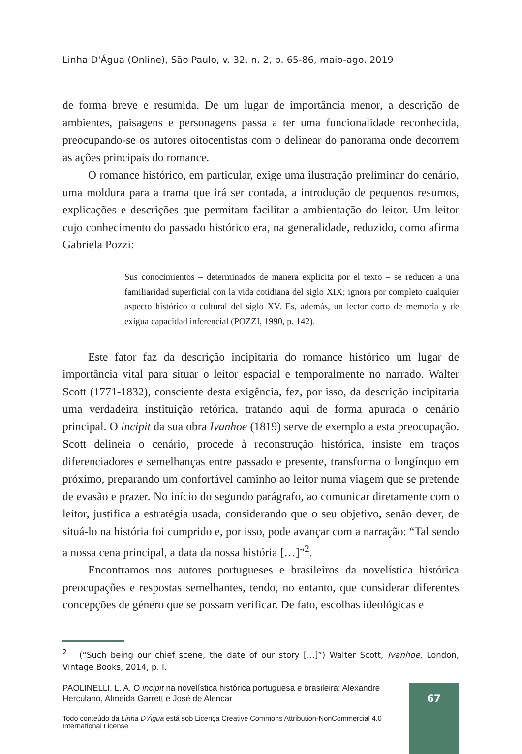Linha D'Água (Online), São Paulo, v. 32, n. 2, p. 65-86, maio-ago. 2019
de forma breve e resumida. De um lugar de importância menor, a descrição de ambientes, paisagens e personagens passa a ter uma funcionalidade reconhecida, preocupando-se os autores oitocentistas com o delinear do panorama onde decorrem as ações principais do romance.
O romance histórico, em particular, exige uma ilustração preliminar do cenário, uma moldura para a trama que irá ser contada, a introdução de pequenos resumos, explicações e descrições que permitam facilitar a ambientação do leitor. Um leitor cujo conhecimento do passado histórico era, na generalidade, reduzido, como afirma Gabriela Pozzi:
Sus conocimientos – determinados de manera explicita por el texto – se reducen a una familiaridad superficial con la vida cotidiana del siglo XIX; ignora por completo cualquier aspecto histórico o cultural del siglo XV. Es, además, un lector corto de memoria y de exigua capacidad inferencial (POZZI, 1990, p. 142).
Este fator faz da descrição incipitaria do romance histórico um lugar de importância vital para situar o leitor espacial e temporalmente no narrado. Walter Scott (1771-1832), consciente desta exigência, fez, por isso, da descrição incipitaria uma verdadeira instituição retórica, tratando aqui de forma apurada o cenário principal. O incipit da sua obra Ivanhoe (1819) serve de exemplo a esta preocupação. Scott delineia o cenário, procede à reconstrução histórica, insiste em traços diferenciadores e semelhanças entre passado e presente, transforma o longínquo em próximo, preparando um confortável caminho ao leitor numa viagem que se pretende de evasão e prazer. No início do segundo parágrafo, ao comunicar diretamente com o leitor, justifica a estratégia usada, considerando que o seu objetivo, senão dever, de situá-lo na história foi cumprido e, por isso, pode avançar com a narração: “Tal sendo a nossa cena principal, a data da nossa história […]”<sup>2</sup>.
Encontramos nos autores portugueses e brasileiros da novelística histórica preocupações e respostas semelhantes, tendo, no entanto, que considerar diferentes concepções de género que se possam verificar. De fato, escolhas ideológicas e
<sup>2</sup> (“Such being our chief scene, the date of our story […]”) Walter Scott, Ivanhoe, London, Vintage Books, 2014, p. I.
PAOLINELLI, L. A. O incipit na novelística histórica portuguesa e brasileira: Alexandre Herculano, Almeida Garrett e José de Alencar
Todo conteúdo da Linha D’Água está sob Licença Creative Commons Attribution-NonCommercial 4.0 International License
67